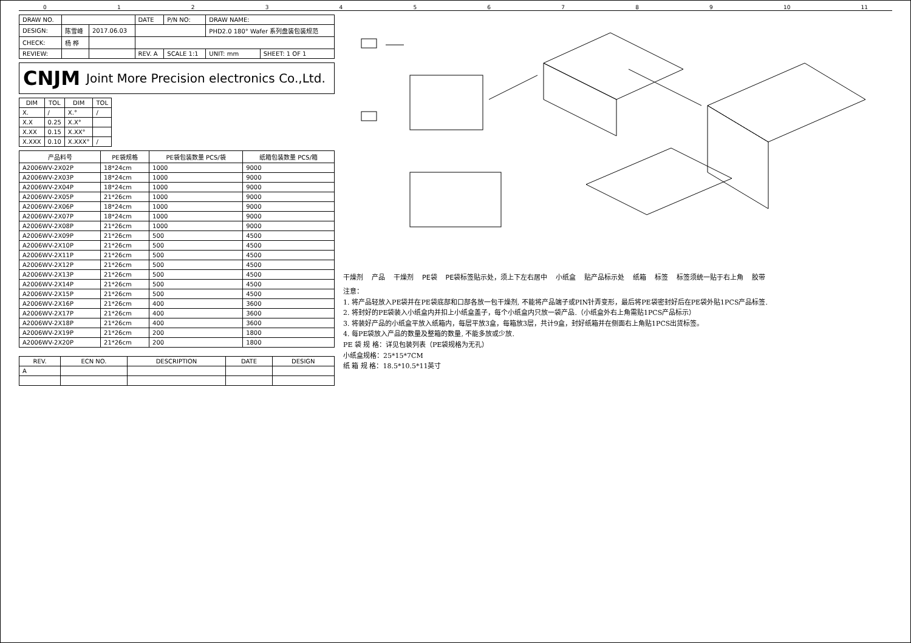0123456789 10 11
| DRAW NO. | | | DATE | P/N NO: | DRAW NAME: | |
| DESIGN: | 陈雪峰 | 2017.06.03 | | | PHD2.0 180° Wafer 系列盘装包装规范 | |
| CHECK: | 杨 桦 | | | | | |
| REVIEW: | | | REV. A | SCALE 1:1 | UNIT: mm | SHEET: 1 OF 1 |
CNJM Joint More Precision electronics Co.,Ltd.
| DIM | TOL | DIM | TOL |
| --- | --- | --- | --- |
| X. | / | X.° | / |
| X.X | 0.25 | X.X° | |
| X.XX | 0.15 | X.XX° | |
| X.XXX | 0.10 | X.XXX° | / |
| 产品料号 | PE袋规格 | PE袋包装数量 PCS/袋 | 纸箱包装数量 PCS/箱 |
| --- | --- | --- | --- |
| A2006WV-2X02P | 18*24cm | 1000 | 9000 |
| A2006WV-2X03P | 18*24cm | 1000 | 9000 |
| A2006WV-2X04P | 18*24cm | 1000 | 9000 |
| A2006WV-2X05P | 21*26cm | 1000 | 9000 |
| A2006WV-2X06P | 18*24cm | 1000 | 9000 |
| A2006WV-2X07P | 18*24cm | 1000 | 9000 |
| A2006WV-2X08P | 21*26cm | 1000 | 9000 |
| A2006WV-2X09P | 21*26cm | 500 | 4500 |
| A2006WV-2X10P | 21*26cm | 500 | 4500 |
| A2006WV-2X11P | 21*26cm | 500 | 4500 |
| A2006WV-2X12P | 21*26cm | 500 | 4500 |
| A2006WV-2X13P | 21*26cm | 500 | 4500 |
| A2006WV-2X14P | 21*26cm | 500 | 4500 |
| A2006WV-2X15P | 21*26cm | 500 | 4500 |
| A2006WV-2X16P | 21*26cm | 400 | 3600 |
| A2006WV-2X17P | 21*26cm | 400 | 3600 |
| A2006WV-2X18P | 21*26cm | 400 | 3600 |
| A2006WV-2X19P | 21*26cm | 200 | 1800 |
| A2006WV-2X20P | 21*26cm | 200 | 1800 |
| REV. | ECN NO. | DESCRIPTION | DATE | DESIGN |
| --- | --- | --- | --- | --- |
| A | | | | |
干燥剂 产品 干燥剂 PE袋 PE袋标签贴示处，须上下左右居中 小纸盒 贴产品标示处 纸箱 标签 标签须统一贴于右上角 胶带
注意：
1. 将产品轻放入PE袋并在PE袋底部和口部各放一包干燥剂, 不能将产品端子或PIN针弄变形，最后将PE袋密封好后在PE袋外贴1PCS产品标签.
2. 将封好的PE袋装入小纸盒内并扣上小纸盒盖子，每个小纸盒内只放一袋产品.（小纸盒外右上角需贴1PCS产品标示）
3. 将装好产品的小纸盒平放入纸箱内，每层平放3盒，每箱放3层，共计9盒，封好纸箱并在侧面右上角贴1PCS出货标签。
4. 每PE袋放入产品的数量及整箱的数量, 不能多放或少放.
PE 袋 规 格：详见包装列表（PE袋规格为无孔）
小纸盒规格：25*15*7CM
纸 箱 规 格：18.5*10.5*11英寸